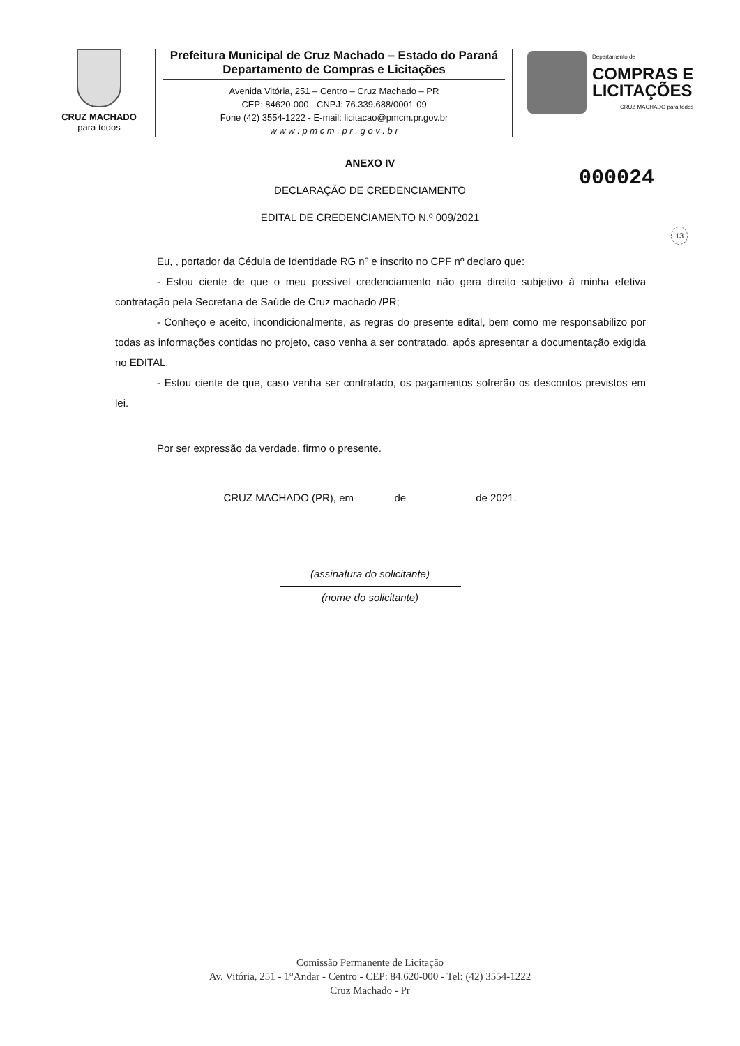CRUZ MACHADO
para todos
Prefeitura Municipal de Cruz Machado – Estado do Paraná
Departamento de Compras e Licitações
Avenida Vitória, 251 – Centro – Cruz Machado – PR
CEP: 84620-000 - CNPJ: 76.339.688/0001-09
Fone (42) 3554-1222 - E-mail: licitacao@pmcm.pr.gov.br
w w w . p m c m . p r . g o v . b r
Departamento de
COMPRAS E
LICITAÇÕES
CRUZ MACHADO para todos
000024
13
ANEXO IV
DECLARAÇÃO DE CREDENCIAMENTO
EDITAL DE CREDENCIAMENTO N.º 009/2021
Eu, , portador da Cédula de Identidade RG nº e inscrito no CPF nº declaro que:
- Estou ciente de que o meu possível credenciamento não gera direito subjetivo à minha efetiva contratação pela Secretaria de Saúde de Cruz machado /PR;
- Conheço e aceito, incondicionalmente, as regras do presente edital, bem como me responsabilizo por todas as informações contidas no projeto, caso venha a ser contratado, após apresentar a documentação exigida no EDITAL.
- Estou ciente de que, caso venha ser contratado, os pagamentos sofrerão os descontos previstos em lei.
Por ser expressão da verdade, firmo o presente.
CRUZ MACHADO (PR), em ______ de ___________ de 2021.
(assinatura do solicitante)
(nome do solicitante)
Comissão Permanente de Licitação
Av. Vitória, 251 - 1°Andar - Centro - CEP: 84.620-000 - Tel: (42) 3554-1222
Cruz Machado - Pr